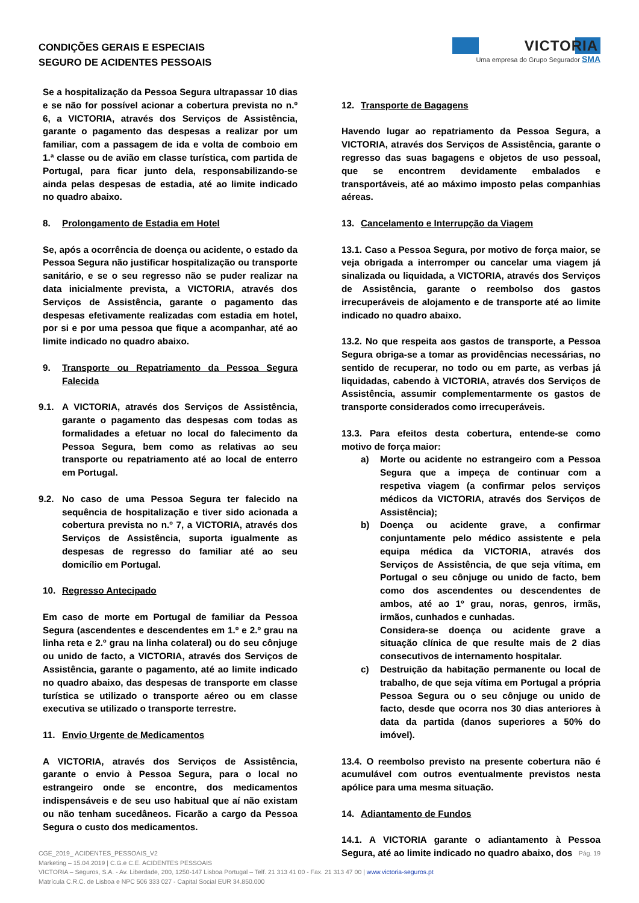CONDIÇÕES GERAIS E ESPECIAIS
SEGURO DE ACIDENTES PESSOAIS
VICTORIA
Uma empresa do Grupo Segurador SMA
Se a hospitalização da Pessoa Segura ultrapassar 10 dias e se não for possível acionar a cobertura prevista no n.º 6, a VICTORIA, através dos Serviços de Assistência, garante o pagamento das despesas a realizar por um familiar, com a passagem de ida e volta de comboio em 1.ª classe ou de avião em classe turística, com partida de Portugal, para ficar junto dela, responsabilizando-se ainda pelas despesas de estadia, até ao limite indicado no quadro abaixo.
8. Prolongamento de Estadia em Hotel
Se, após a ocorrência de doença ou acidente, o estado da Pessoa Segura não justificar hospitalização ou transporte sanitário, e se o seu regresso não se puder realizar na data inicialmente prevista, a VICTORIA, através dos Serviços de Assistência, garante o pagamento das despesas efetivamente realizadas com estadia em hotel, por si e por uma pessoa que fique a acompanhar, até ao limite indicado no quadro abaixo.
9. Transporte ou Repatriamento da Pessoa Segura Falecida
9.1. A VICTORIA, através dos Serviços de Assistência, garante o pagamento das despesas com todas as formalidades a efetuar no local do falecimento da Pessoa Segura, bem como as relativas ao seu transporte ou repatriamento até ao local de enterro em Portugal.
9.2. No caso de uma Pessoa Segura ter falecido na sequência de hospitalização e tiver sido acionada a cobertura prevista no n.º 7, a VICTORIA, através dos Serviços de Assistência, suporta igualmente as despesas de regresso do familiar até ao seu domicílio em Portugal.
10. Regresso Antecipado
Em caso de morte em Portugal de familiar da Pessoa Segura (ascendentes e descendentes em 1.º e 2.º grau na linha reta e 2.º grau na linha colateral) ou do seu cônjuge ou unido de facto, a VICTORIA, através dos Serviços de Assistência, garante o pagamento, até ao limite indicado no quadro abaixo, das despesas de transporte em classe turística se utilizado o transporte aéreo ou em classe executiva se utilizado o transporte terrestre.
11. Envio Urgente de Medicamentos
A VICTORIA, através dos Serviços de Assistência, garante o envio à Pessoa Segura, para o local no estrangeiro onde se encontre, dos medicamentos indispensáveis e de seu uso habitual que aí não existam ou não tenham sucedâneos. Ficarão a cargo da Pessoa Segura o custo dos medicamentos.
12. Transporte de Bagagens
Havendo lugar ao repatriamento da Pessoa Segura, a VICTORIA, através dos Serviços de Assistência, garante o regresso das suas bagagens e objetos de uso pessoal, que se encontrem devidamente embalados e transportáveis, até ao máximo imposto pelas companhias aéreas.
13. Cancelamento e Interrupção da Viagem
13.1. Caso a Pessoa Segura, por motivo de força maior, se veja obrigada a interromper ou cancelar uma viagem já sinalizada ou liquidada, a VICTORIA, através dos Serviços de Assistência, garante o reembolso dos gastos irrecuperáveis de alojamento e de transporte até ao limite indicado no quadro abaixo.
13.2. No que respeita aos gastos de transporte, a Pessoa Segura obriga-se a tomar as providências necessárias, no sentido de recuperar, no todo ou em parte, as verbas já liquidadas, cabendo à VICTORIA, através dos Serviços de Assistência, assumir complementarmente os gastos de transporte considerados como irrecuperáveis.
13.3. Para efeitos desta cobertura, entende-se como motivo de força maior:
a) Morte ou acidente no estrangeiro com a Pessoa Segura que a impeça de continuar com a respetiva viagem (a confirmar pelos serviços médicos da VICTORIA, através dos Serviços de Assistência);
b) Doença ou acidente grave, a confirmar conjuntamente pelo médico assistente e pela equipa médica da VICTORIA, através dos Serviços de Assistência, de que seja vítima, em Portugal o seu cônjuge ou unido de facto, bem como dos ascendentes ou descendentes de ambos, até ao 1º grau, noras, genros, irmãs, irmãos, cunhados e cunhadas.
Considera-se doença ou acidente grave a situação clínica de que resulte mais de 2 dias consecutivos de internamento hospitalar.
c) Destruição da habitação permanente ou local de trabalho, de que seja vítima em Portugal a própria Pessoa Segura ou o seu cônjuge ou unido de facto, desde que ocorra nos 30 dias anteriores à data da partida (danos superiores a 50% do imóvel).
13.4. O reembolso previsto na presente cobertura não é acumulável com outros eventualmente previstos nesta apólice para uma mesma situação.
14. Adiantamento de Fundos
14.1. A VICTORIA garante o adiantamento à Pessoa Segura, até ao limite indicado no quadro abaixo, dos
CGE_2019_ ACIDENTES_PESSOAIS_V2 Pág. 19
Marketing – 15.04.2019 | C.G.e C.E. ACIDENTES PESSOAIS
VICTORIA – Seguros, S.A. - Av. Liberdade, 200, 1250-147 Lisboa Portugal – Telf. 21 313 41 00 - Fax. 21 313 47 00 | www.victoria-seguros.pt
Matrícula C.R.C. de Lisboa e NPC 506 333 027 - Capital Social EUR 34.850.000